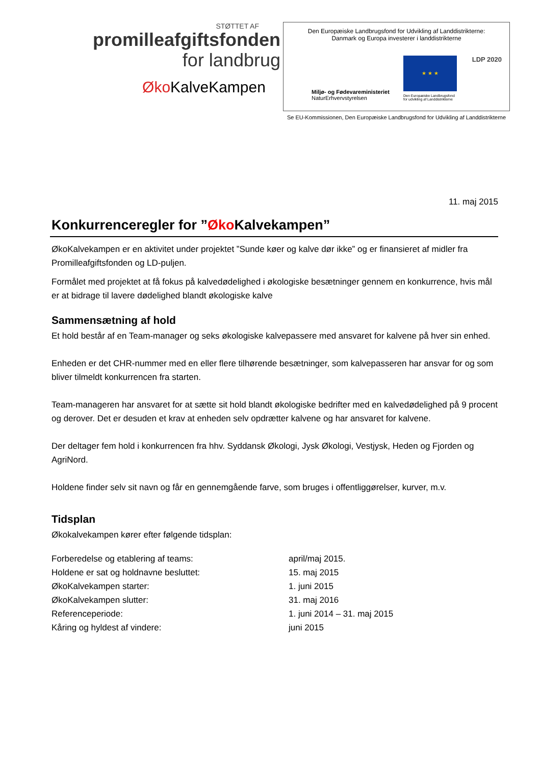STØTTET AF
promilleafgiftsfonden
for landbrug
Øko KalveKampen
Den Europæiske Landbrugsfond for Udvikling af Landdistrikterne:
Danmark og Europa investerer i landdistrikterne
★ ★ ★ LDP 2020
Miljø- og Fødevareministeriet
NaturErhvervstyrelsen
Den Europæiske Landbrugsfond
for udvikling af Landdistrikterne
Se EU-Kommissionen, Den Europæiske Landbrugsfond for Udvikling af Landdistrikterne
11. maj 2015
Konkurrenceregler for ”Øko Kalvekampen”
ØkoKalvekampen er en aktivitet under projektet ”Sunde køer og kalve dør ikke” og er finansieret af midler fra Promilleafgiftsfonden og LD-puljen.
Formålet med projektet at få fokus på kalvedødelighed i økologiske besætninger gennem en konkurrence, hvis mål er at bidrage til lavere dødelighed blandt økologiske kalve
Sammensætning af hold
Et hold består af en Team-manager og seks økologiske kalvepassere med ansvaret for kalvene på hver sin enhed.
Enheden er det CHR-nummer med en eller flere tilhørende besætninger, som kalvepasseren har ansvar for og som bliver tilmeldt konkurrencen fra starten.
Team-manageren har ansvaret for at sætte sit hold blandt økologiske bedrifter med en kalvedødelighed på 9 procent og derover. Det er desuden et krav at enheden selv opdrætter kalvene og har ansvaret for kalvene.
Der deltager fem hold i konkurrencen fra hhv. Syddansk Økologi, Jysk Økologi, Vestjysk, Heden og Fjorden og AgriNord.
Holdene finder selv sit navn og får en gennemgående farve, som bruges i offentliggørelser, kurver, m.v.
Tidsplan
Økokalvekampen kører efter følgende tidsplan:
| Forberedelse og etablering af teams: | april/maj 2015. |
| Holdene er sat og holdnavne besluttet: | 15. maj 2015 |
| ØkoKalvekampen starter: | 1. juni 2015 |
| ØkoKalvekampen slutter: | 31. maj 2016 |
| Referenceperiode: | 1. juni 2014 – 31. maj 2015 |
| Kåring og hyldest af vindere: | juni 2015 |